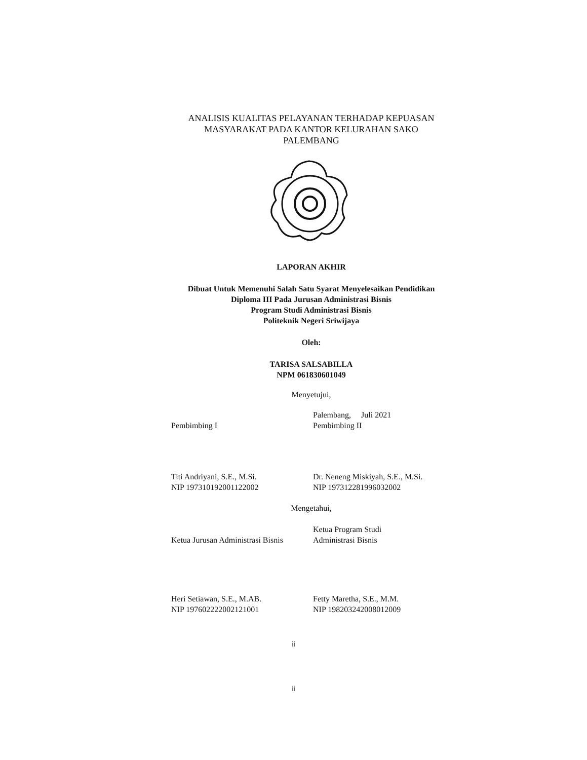ANALISIS KUALITAS PELAYANAN TERHADAP KEPUASAN
MASYARAKAT PADA KANTOR KELURAHAN SAKO
PALEMBANG
LAPORAN AKHIR
Dibuat Untuk Memenuhi Salah Satu Syarat Menyelesaikan Pendidikan
Diploma III Pada Jurusan Administrasi Bisnis
Program Studi Administrasi Bisnis
Politeknik Negeri Sriwijaya
Oleh:
TARISA SALSABILLA
NPM 061830601049
Menyetujui,
Pembimbing I Palembang, Juli 2021
Pembimbing II
Titi Andriyani, S.E., M.Si.
NIP 197310192001122002
Dr. Neneng Miskiyah, S.E., M.Si.
NIP 197312281996032002
Mengetahui,
Ketua Jurusan Administrasi Bisnis
Ketua Program Studi
Administrasi Bisnis
Heri Setiawan, S.E., M.AB.
NIP 197602222002121001
Fetty Maretha, S.E., M.M.
NIP 198203242008012009
ii
ii